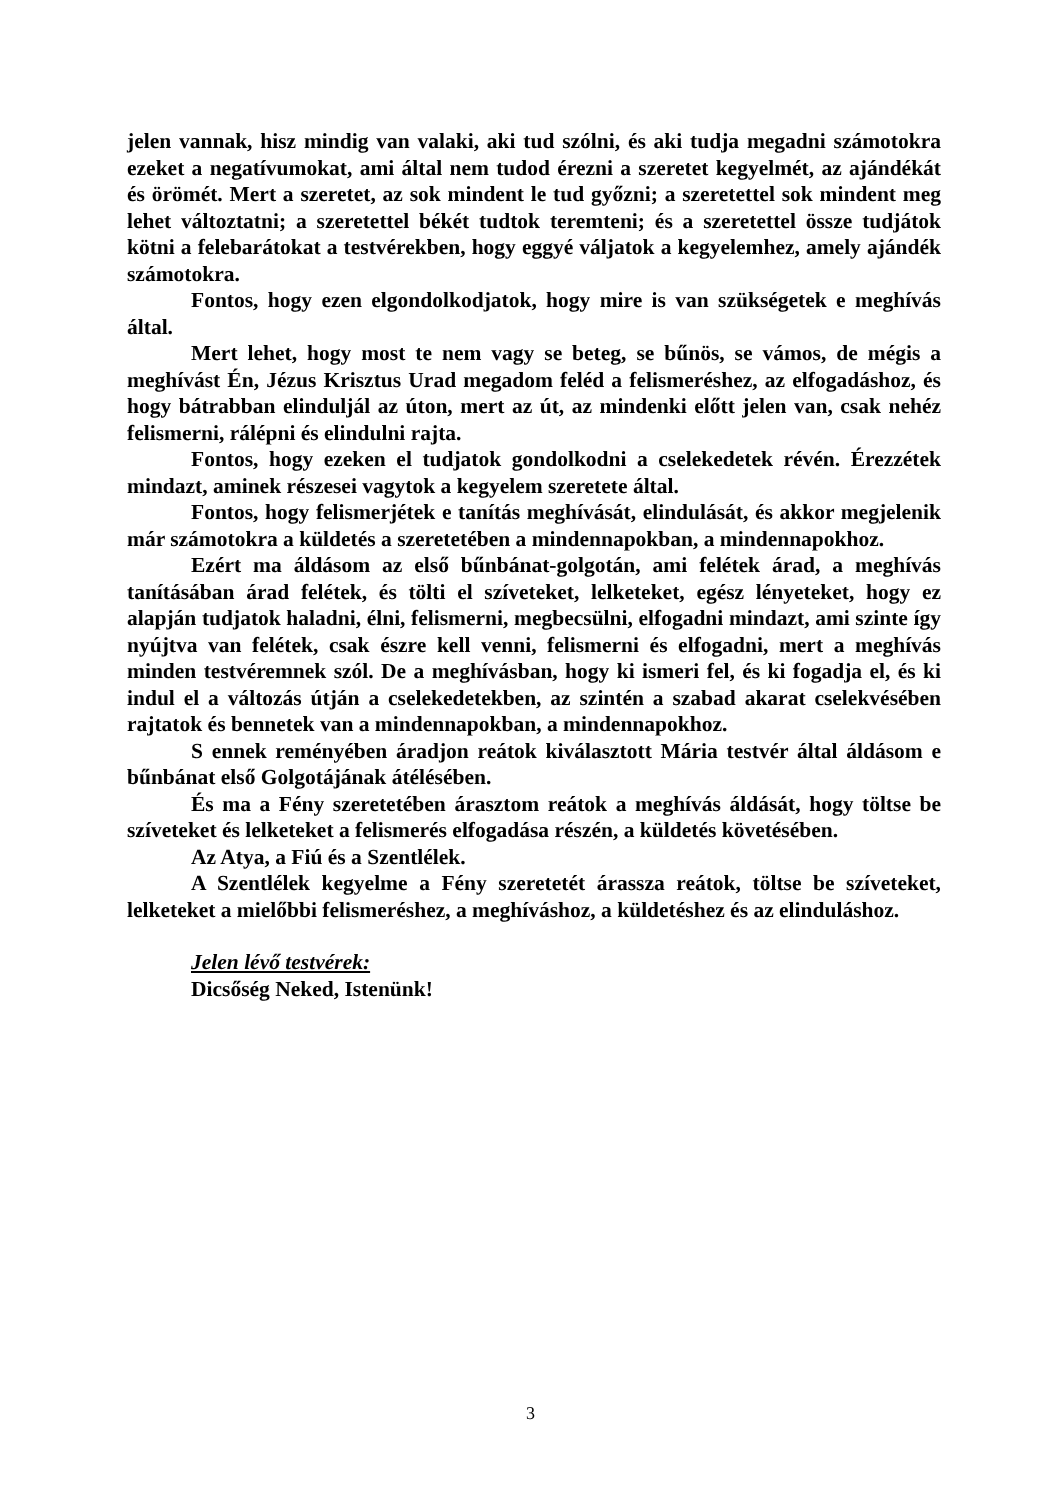jelen vannak, hisz mindig van valaki, aki tud szólni, és aki tudja megadni számotokra ezeket a negatívumokat, ami által nem tudod érezni a szeretet kegyelmét, az ajándékát és örömét. Mert a szeretet, az sok mindent le tud győzni; a szeretettel sok mindent meg lehet változtatni; a szeretettel békét tudtok teremteni; és a szeretettel össze tudjátok kötni a felebarátokat a testvérekben, hogy eggyé váljatok a kegyelemhez, amely ajándék számotokra.
Fontos, hogy ezen elgondolkodjatok, hogy mire is van szükségetek e meghívás által.
Mert lehet, hogy most te nem vagy se beteg, se bűnös, se vámos, de mégis a meghívást Én, Jézus Krisztus Urad megadom feléd a felismeréshez, az elfogadáshoz, és hogy bátrabban elinduljál az úton, mert az út, az mindenki előtt jelen van, csak nehéz felismerni, rálépni és elindulni rajta.
Fontos, hogy ezeken el tudjatok gondolkodni a cselekedetek révén. Érezzétek mindazt, aminek részesei vagytok a kegyelem szeretete által.
Fontos, hogy felismerjétek e tanítás meghívását, elindulását, és akkor megjelenik már számotokra a küldetés a szeretetében a mindennapokban, a mindennapokhoz.
Ezért ma áldásom az első bűnbánat-golgotán, ami felétek árad, a meghívás tanításában árad felétek, és tölti el szíveteket, lelketeket, egész lényeteket, hogy ez alapján tudjatok haladni, élni, felismerni, megbecsülni, elfogadni mindazt, ami szinte így nyújtva van felétek, csak észre kell venni, felismerni és elfogadni, mert a meghívás minden testvéremnek szól. De a meghívásban, hogy ki ismeri fel, és ki fogadja el, és ki indul el a változás útján a cselekedetekben, az szintén a szabad akarat cselekvésében rajtatok és bennetek van a mindennapokban, a mindennapokhoz.
S ennek reményében áradjon reátok kiválasztott Mária testvér által áldásom e bűnbánat első Golgotájának átélésében.
És ma a Fény szeretetében árasztom reátok a meghívás áldását, hogy töltse be szíveteket és lelketeket a felismerés elfogadása részén, a küldetés követésében.
Az Atya, a Fiú és a Szentlélek.
A Szentlélek kegyelme a Fény szeretetét árassza reátok, töltse be szíveteket, lelketeket a mielőbbi felismeréshez, a meghíváshoz, a küldetéshez és az elinduláshoz.
Jelen lévő testvérek:
Dicsőség Neked, Istenünk!
3